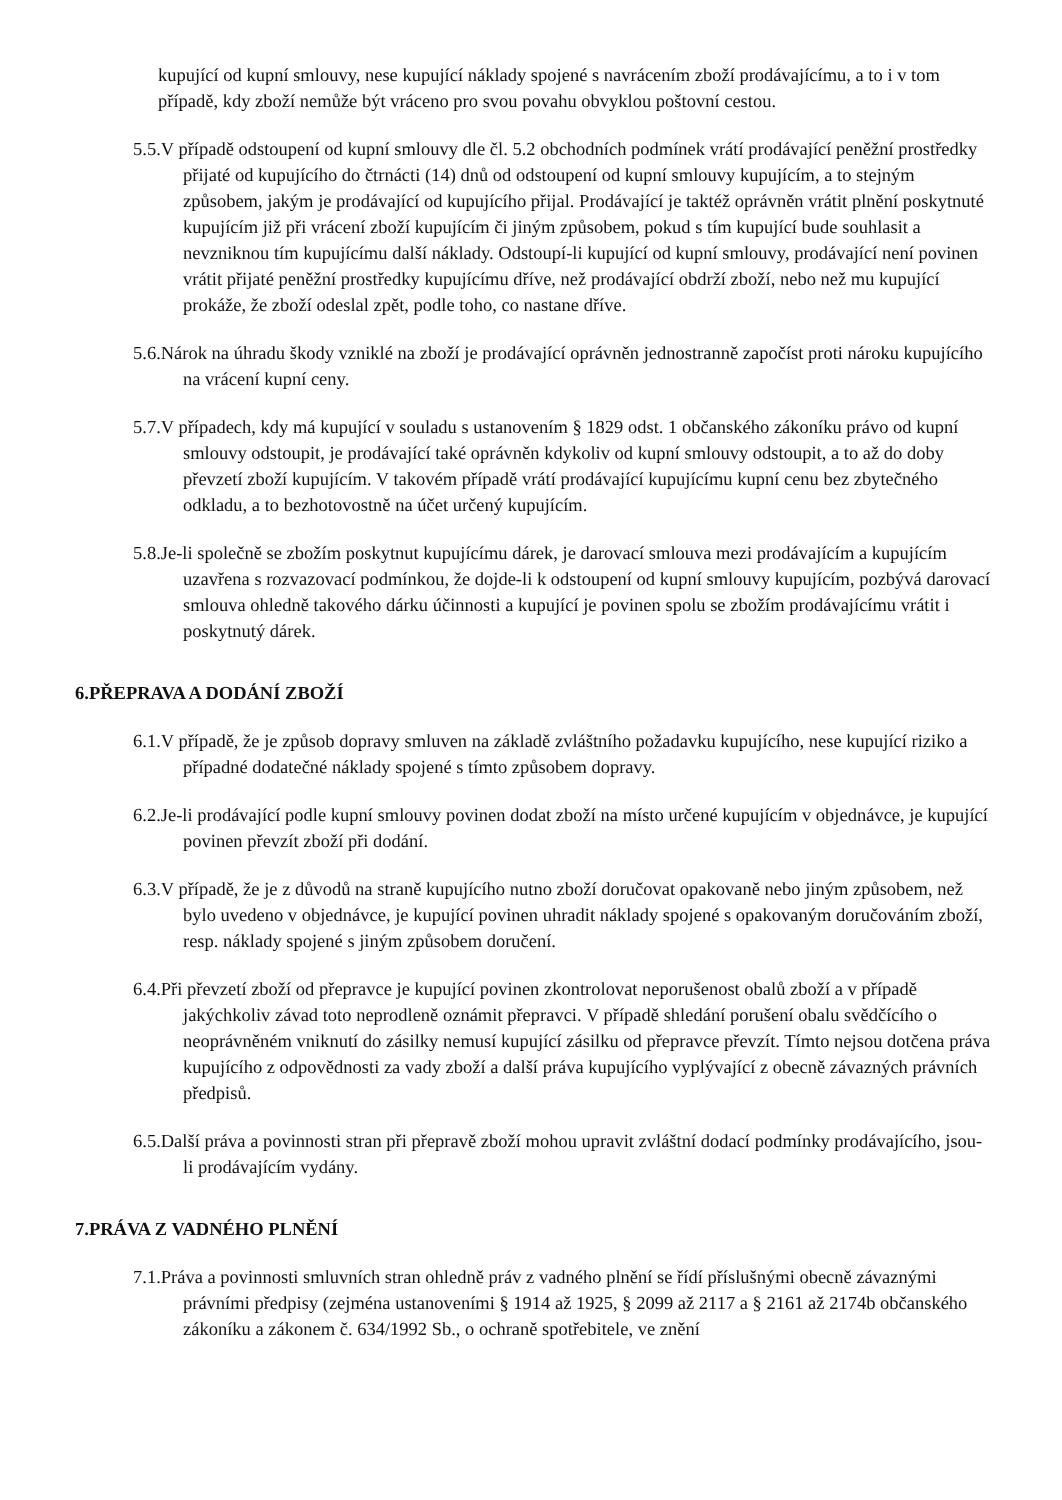kupující od kupní smlouvy, nese kupující náklady spojené s navrácením zboží prodávajícímu, a to i v tom případě, kdy zboží nemůže být vráceno pro svou povahu obvyklou poštovní cestou.
5.5.V případě odstoupení od kupní smlouvy dle čl. 5.2 obchodních podmínek vrátí prodávající peněžní prostředky přijaté od kupujícího do čtrnácti (14) dnů od odstoupení od kupní smlouvy kupujícím, a to stejným způsobem, jakým je prodávající od kupujícího přijal. Prodávající je taktéž oprávněn vrátit plnění poskytnuté kupujícím již při vrácení zboží kupujícím či jiným způsobem, pokud s tím kupující bude souhlasit a nevzniknou tím kupujícímu další náklady. Odstoupí-li kupující od kupní smlouvy, prodávající není povinen vrátit přijaté peněžní prostředky kupujícímu dříve, než prodávající obdrží zboží, nebo než mu kupující prokáže, že zboží odeslal zpět, podle toho, co nastane dříve.
5.6.Nárok na úhradu škody vzniklé na zboží je prodávající oprávněn jednostranně započíst proti nároku kupujícího na vrácení kupní ceny.
5.7.V případech, kdy má kupující v souladu s ustanovením § 1829 odst. 1 občanského zákoníku právo od kupní smlouvy odstoupit, je prodávající také oprávněn kdykoliv od kupní smlouvy odstoupit, a to až do doby převzetí zboží kupujícím. V takovém případě vrátí prodávající kupujícímu kupní cenu bez zbytečného odkladu, a to bezhotovostně na účet určený kupujícím.
5.8.Je-li společně se zbožím poskytnut kupujícímu dárek, je darovací smlouva mezi prodávajícím a kupujícím uzavřena s rozvazovací podmínkou, že dojde-li k odstoupení od kupní smlouvy kupujícím, pozbývá darovací smlouva ohledně takového dárku účinnosti a kupující je povinen spolu se zbožím prodávajícímu vrátit i poskytnutý dárek.
6.PŘEPRAVA A DODÁNÍ ZBOŽÍ
6.1.V případě, že je způsob dopravy smluven na základě zvláštního požadavku kupujícího, nese kupující riziko a případné dodatečné náklady spojené s tímto způsobem dopravy.
6.2.Je-li prodávající podle kupní smlouvy povinen dodat zboží na místo určené kupujícím v objednávce, je kupující povinen převzít zboží při dodání.
6.3.V případě, že je z důvodů na straně kupujícího nutno zboží doručovat opakovaně nebo jiným způsobem, než bylo uvedeno v objednávce, je kupující povinen uhradit náklady spojené s opakovaným doručováním zboží, resp. náklady spojené s jiným způsobem doručení.
6.4.Při převzetí zboží od přepravce je kupující povinen zkontrolovat neporušenost obalů zboží a v případě jakýchkoliv závad toto neprodleně oznámit přepravci. V případě shledání porušení obalu svědčícího o neoprávněném vniknutí do zásilky nemusí kupující zásilku od přepravce převzít. Tímto nejsou dotčena práva kupujícího z odpovědnosti za vady zboží a další práva kupujícího vyplývající z obecně závazných právních předpisů.
6.5.Další práva a povinnosti stran při přepravě zboží mohou upravit zvláštní dodací podmínky prodávajícího, jsou-li prodávajícím vydány.
7.PRÁVA Z VADNÉHO PLNĚNÍ
7.1.Práva a povinnosti smluvních stran ohledně práv z vadného plnění se řídí příslušnými obecně závaznými právními předpisy (zejména ustanoveními § 1914 až 1925, § 2099 až 2117 a § 2161 až 2174b občanského zákoníku a zákonem č. 634/1992 Sb., o ochraně spotřebitele, ve znění